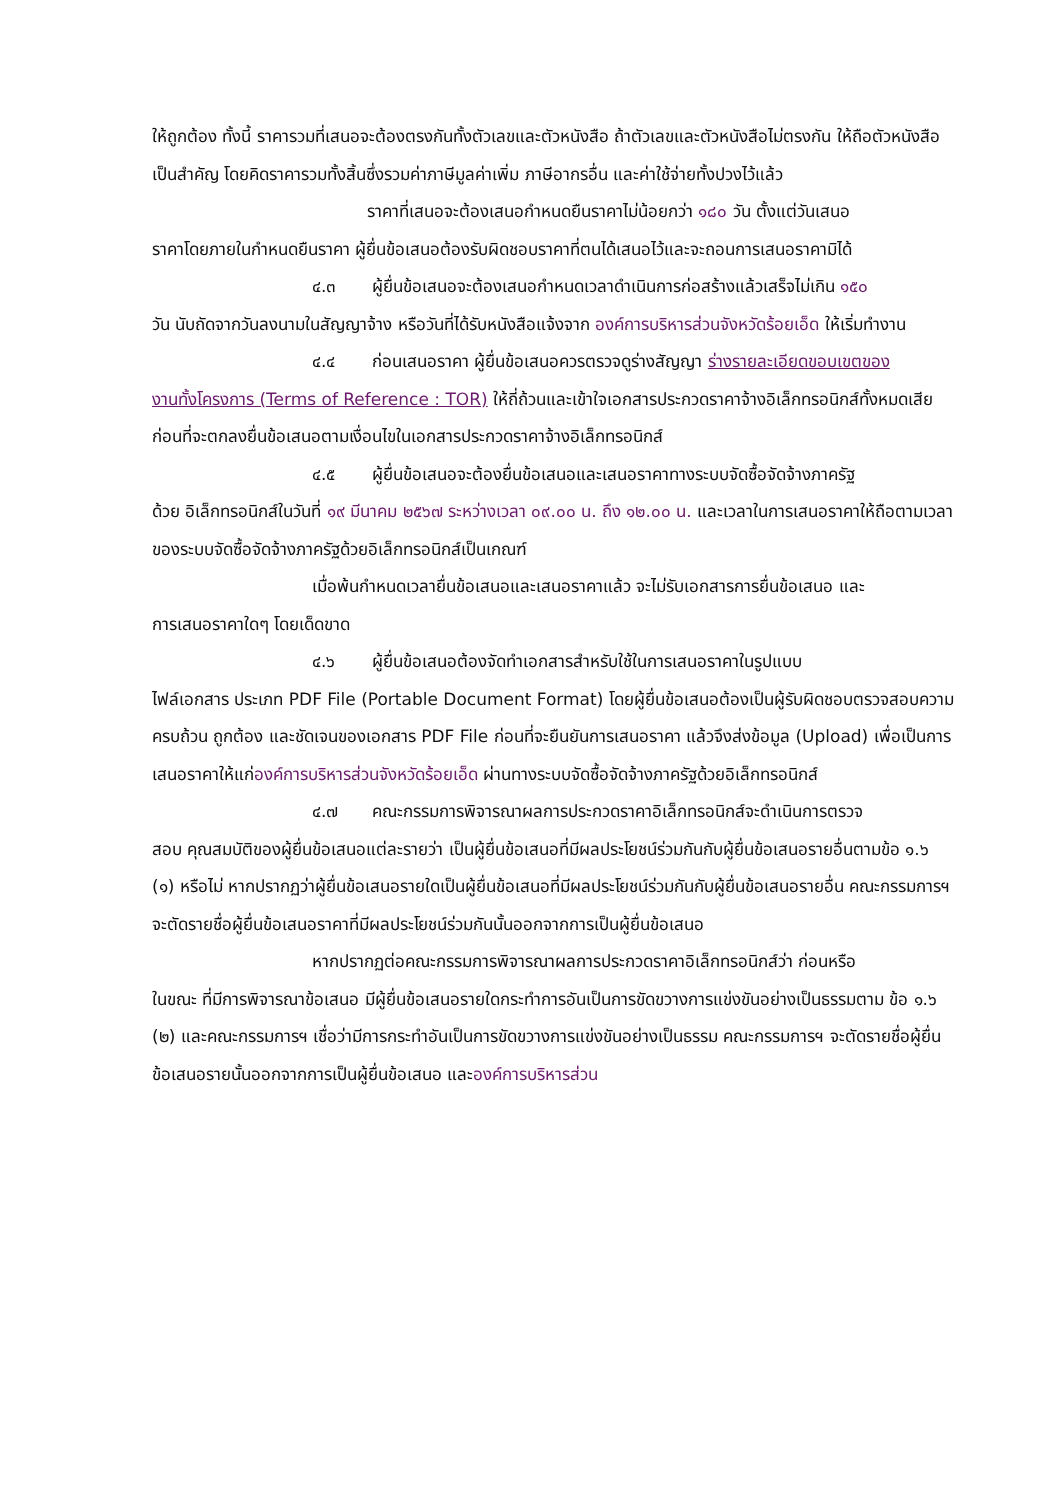ให้ถูกต้อง ทั้งนี้ ราคารวมที่เสนอจะต้องตรงกันทั้งตัวเลขและตัวหนังสือ ถ้าตัวเลขและตัวหนังสือไม่ตรงกัน ให้ถือตัวหนังสือเป็นสำคัญ โดยคิดราคารวมทั้งสิ้นซึ่งรวมค่าภาษีมูลค่าเพิ่ม ภาษีอากรอื่น และค่าใช้จ่ายทั้งปวงไว้แล้ว
ราคาที่เสนอจะต้องเสนอกำหนดยืนราคาไม่น้อยกว่า ๑๘๐ วัน ตั้งแต่วันเสนอ
ราคาโดยภายในกำหนดยืนราคา ผู้ยื่นข้อเสนอต้องรับผิดชอบราคาที่ตนได้เสนอไว้และจะถอนการเสนอราคามิได้
๔.๓ ผู้ยื่นข้อเสนอจะต้องเสนอกำหนดเวลาดำเนินการก่อสร้างแล้วเสร็จไม่เกิน ๑๕๐
วัน นับถัดจากวันลงนามในสัญญาจ้าง หรือวันที่ได้รับหนังสือแจ้งจาก องค์การบริหารส่วนจังหวัดร้อยเอ็ด ให้เริ่มทำงาน
๔.๔ ก่อนเสนอราคา ผู้ยื่นข้อเสนอควรตรวจดูร่างสัญญา ร่างรายละเอียดขอบเขตของ
งานทั้งโครงการ (Terms of Reference : TOR) ให้ถี่ถ้วนและเข้าใจเอกสารประกวดราคาจ้างอิเล็กทรอนิกส์ทั้งหมดเสียก่อนที่จะตกลงยื่นข้อเสนอตามเงื่อนไขในเอกสารประกวดราคาจ้างอิเล็กทรอนิกส์
๔.๕ ผู้ยื่นข้อเสนอจะต้องยื่นข้อเสนอและเสนอราคาทางระบบจัดซื้อจัดจ้างภาครัฐ
ด้วย อิเล็กทรอนิกส์ในวันที่ ๑๙ มีนาคม ๒๕๖๗ ระหว่างเวลา ๐๙.๐๐ น. ถึง ๑๒.๐๐ น. และเวลาในการเสนอราคาให้ถือตามเวลาของระบบจัดซื้อจัดจ้างภาครัฐด้วยอิเล็กทรอนิกส์เป็นเกณฑ์
เมื่อพ้นกำหนดเวลายื่นข้อเสนอและเสนอราคาแล้ว จะไม่รับเอกสารการยื่นข้อเสนอ และ
การเสนอราคาใดๆ โดยเด็ดขาด
๔.๖ ผู้ยื่นข้อเสนอต้องจัดทำเอกสารสำหรับใช้ในการเสนอราคาในรูปแบบ
ไฟล์เอกสาร ประเภท PDF File (Portable Document Format) โดยผู้ยื่นข้อเสนอต้องเป็นผู้รับผิดชอบตรวจสอบความครบถ้วน ถูกต้อง และชัดเจนของเอกสาร PDF File ก่อนที่จะยืนยันการเสนอราคา แล้วจึงส่งข้อมูล (Upload) เพื่อเป็นการเสนอราคาให้แก่องค์การบริหารส่วนจังหวัดร้อยเอ็ด ผ่านทางระบบจัดซื้อจัดจ้างภาครัฐด้วยอิเล็กทรอนิกส์
๔.๗ คณะกรรมการพิจารณาผลการประกวดราคาอิเล็กทรอนิกส์จะดำเนินการตรวจ
สอบ คุณสมบัติของผู้ยื่นข้อเสนอแต่ละรายว่า เป็นผู้ยื่นข้อเสนอที่มีผลประโยชน์ร่วมกันกับผู้ยื่นข้อเสนอรายอื่นตามข้อ ๑.๖ (๑) หรือไม่ หากปรากฏว่าผู้ยื่นข้อเสนอรายใดเป็นผู้ยื่นข้อเสนอที่มีผลประโยชน์ร่วมกันกับผู้ยื่นข้อเสนอรายอื่น คณะกรรมการฯ จะตัดรายชื่อผู้ยื่นข้อเสนอราคาที่มีผลประโยชน์ร่วมกันนั้นออกจากการเป็นผู้ยื่นข้อเสนอ
หากปรากฏต่อคณะกรรมการพิจารณาผลการประกวดราคาอิเล็กทรอนิกส์ว่า ก่อนหรือ
ในขณะ ที่มีการพิจารณาข้อเสนอ มีผู้ยื่นข้อเสนอรายใดกระทำการอันเป็นการขัดขวางการแข่งขันอย่างเป็นธรรมตาม ข้อ ๑.๖ (๒) และคณะกรรมการฯ เชื่อว่ามีการกระทำอันเป็นการขัดขวางการแข่งขันอย่างเป็นธรรม คณะกรรมการฯ จะตัดรายชื่อผู้ยื่นข้อเสนอรายนั้นออกจากการเป็นผู้ยื่นข้อเสนอ และองค์การบริหารส่วน